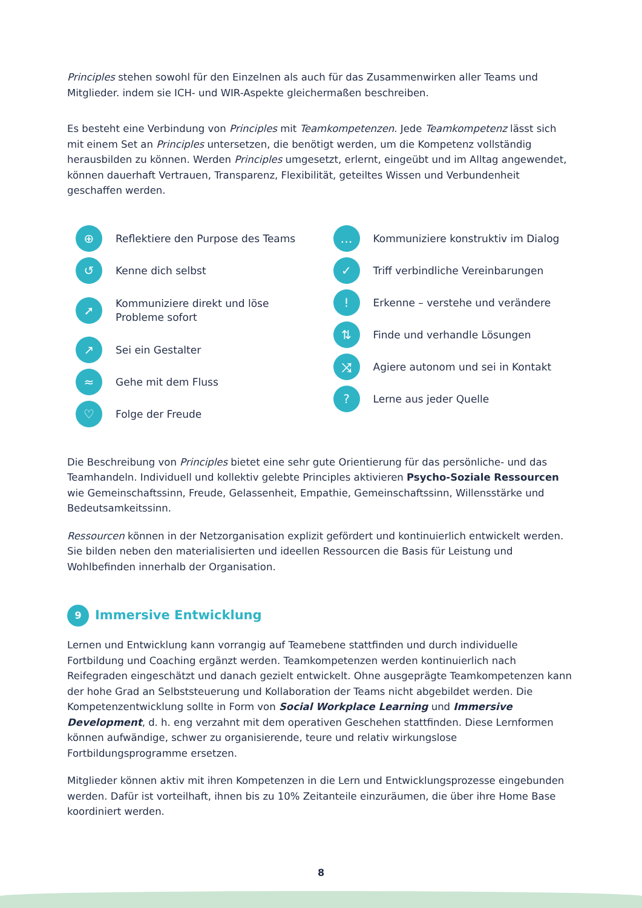Principles stehen sowohl für den Einzelnen als auch für das Zusammenwirken aller Teams und Mitglieder. indem sie ICH- und WIR-Aspekte gleichermaßen beschreiben.
Es besteht eine Verbindung von Principles mit Teamkompetenzen. Jede Teamkompetenz lässt sich mit einem Set an Principles untersetzen, die benötigt werden, um die Kompetenz vollständig herausbilden zu können. Werden Principles umgesetzt, erlernt, eingeübt und im Alltag angewendet, können dauerhaft Vertrauen, Transparenz, Flexibilität, geteiltes Wissen und Verbundenheit geschaffen werden.
⊕ Reflektiere den Purpose des Teams
↺ Kenne dich selbst
➚ Kommuniziere direkt und löse
Probleme sofort
↗ Sei ein Gestalter
≈ Gehe mit dem Fluss
♡ Folge der Freude
… Kommuniziere konstruktiv im Dialog
✓ Triff verbindliche Vereinbarungen
! Erkenne – verstehe und verändere
⇅ Finde und verhandle Lösungen
⤨ Agiere autonom und sei in Kontakt
? Lerne aus jeder Quelle
Die Beschreibung von Principles bietet eine sehr gute Orientierung für das persönliche- und das Teamhandeln. Individuell und kollektiv gelebte Principles aktivieren Psycho-Soziale Ressourcen wie Gemeinschaftssinn, Freude, Gelassenheit, Empathie, Gemeinschaftssinn, Willensstärke und Bedeutsamkeitssinn.
Ressourcen können in der Netzorganisation explizit gefördert und kontinuierlich entwickelt werden. Sie bilden neben den materialisierten und ideellen Ressourcen die Basis für Leistung und Wohlbefinden innerhalb der Organisation.
9 Immersive Entwicklung
Lernen und Entwicklung kann vorrangig auf Teamebene stattfinden und durch individuelle Fortbildung und Coaching ergänzt werden. Teamkompetenzen werden kontinuierlich nach Reifegraden eingeschätzt und danach gezielt entwickelt. Ohne ausgeprägte Teamkompetenzen kann der hohe Grad an Selbststeuerung und Kollaboration der Teams nicht abgebildet werden. Die Kompetenzentwicklung sollte in Form von Social Workplace Learning und Immersive Development, d. h. eng verzahnt mit dem operativen Geschehen stattfinden. Diese Lernformen können aufwändige, schwer zu organisierende, teure und relativ wirkungslose Fortbildungsprogramme ersetzen.
Mitglieder können aktiv mit ihren Kompetenzen in die Lern und Entwicklungsprozesse eingebunden werden. Dafür ist vorteilhaft, ihnen bis zu 10% Zeitanteile einzuräumen, die über ihre Home Base koordiniert werden.
8